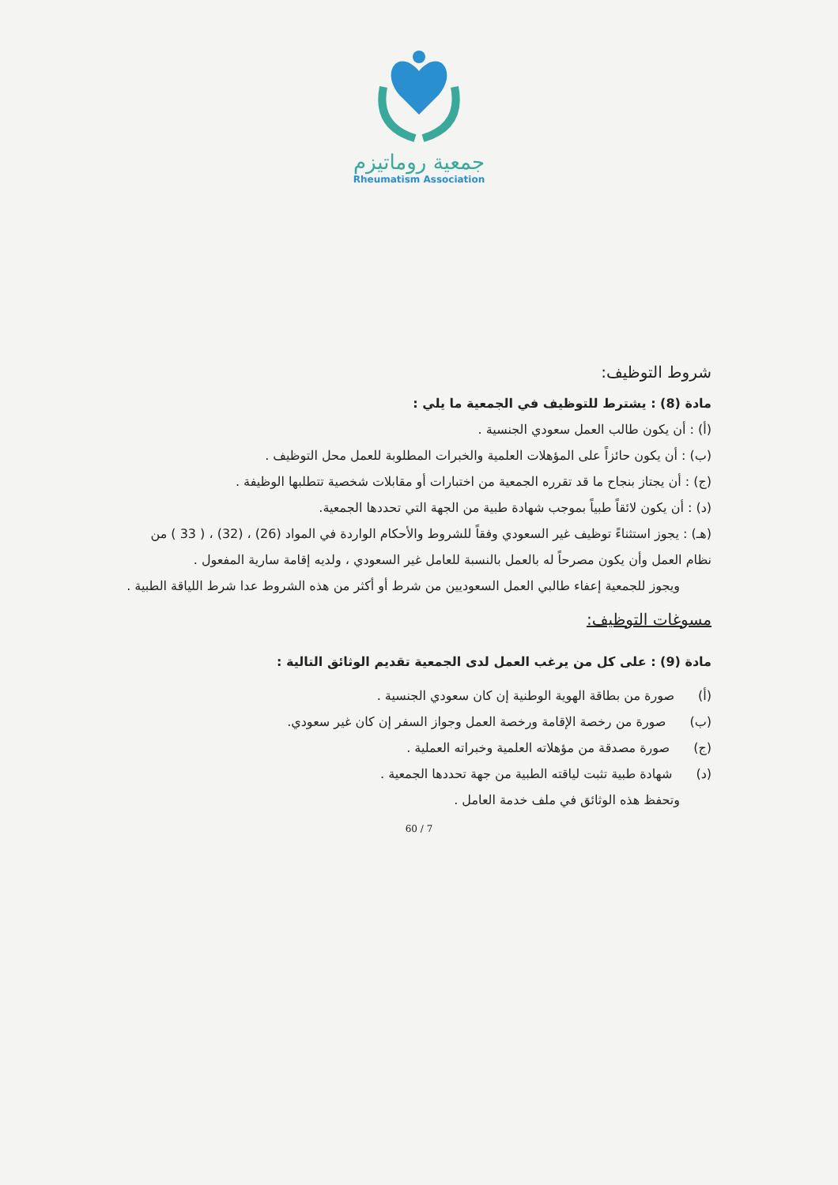جمعية روماتيزم
Rheumatism Association
شروط التوظيف:
مادة (8) : يشترط للتوظيف في الجمعية ما يلي :
(أ) : أن يكون طالب العمل سعودي الجنسية .
(ب) : أن يكون حائزاً على المؤهلات العلمية والخبرات المطلوبة للعمل محل التوظيف .
(ج) : أن يجتاز بنجاح ما قد تقرره الجمعية من اختبارات أو مقابلات شخصية تتطلبها الوظيفة .
(د) : أن يكون لائقاً طبياً بموجب شهادة طبية من الجهة التي تحددها الجمعية.
(هـ) : يجوز استثناءً توظيف غير السعودي وفقاً للشروط والأحكام الواردة في المواد (26) ، (32) ، ( 33 ) من نظام العمل وأن يكون مصرحاً له بالعمل بالنسبة للعامل غير السعودي ، ولديه إقامة سارية المفعول .
ويجوز للجمعية إعفاء طالبي العمل السعوديين من شرط أو أكثر من هذه الشروط عدا شرط اللياقة الطبية .
مسوغات التوظيف:
مادة (9) : على كل من يرغب العمل لدى الجمعية تقديم الوثائق التالية :
(أ) صورة من بطاقة الهوية الوطنية إن كان سعودي الجنسية .
(ب) صورة من رخصة الإقامة ورخصة العمل وجواز السفر إن كان غير سعودي.
(ج) صورة مصدقة من مؤهلاته العلمية وخبراته العملية .
(د) شهادة طبية تثبت لياقته الطبية من جهة تحددها الجمعية .
وتحفظ هذه الوثائق في ملف خدمة العامل .
60 / 7